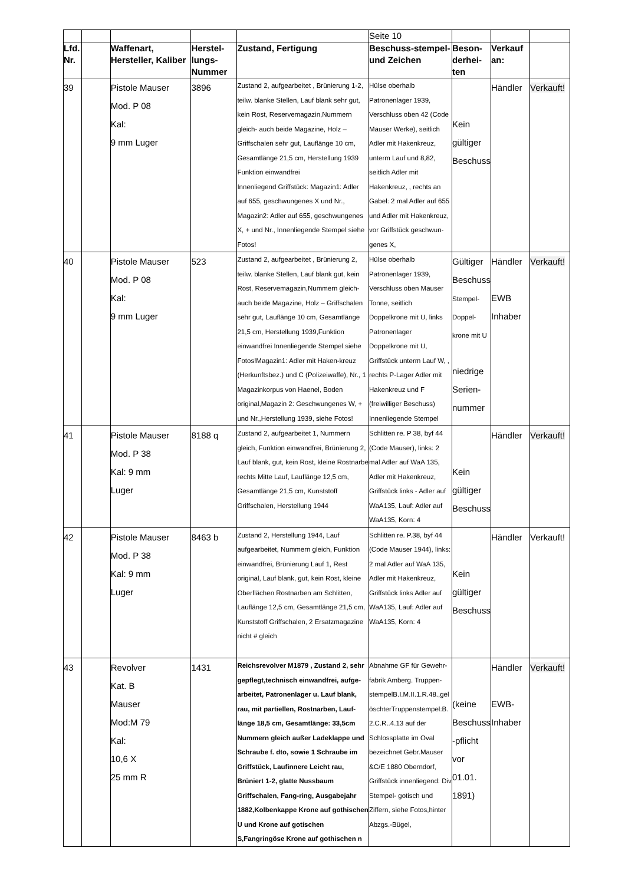| | | | | | Seite 10 | | | |
| Lfd. Nr. | | Waffenart, Hersteller, Kaliber | Herstel-lungs-Nummer | Zustand, Fertigung | Beschuss-stempel- und Zeichen | Beson-derhei-ten | Verkauf an: | |
| 39 | | Pistole Mauser Mod. P 08 Kal: 9 mm Luger | 3896 | Zustand 2, aufgearbeitet , Brünierung 1-2, teilw. blanke Stellen, Lauf blank sehr gut, kein Rost, Reservemagazin,Nummern gleich- auch beide Magazine, Holz – Griffschalen sehr gut, Lauflänge 10 cm, Gesamtlänge 21,5 cm, Herstellung 1939 Funktion einwandfrei Innenliegend Griffstück: Magazin1: Adler auf 655, geschwungenes X und Nr., Magazin2: Adler auf 655, geschwungenes X, + und Nr., Innenliegende Stempel siehe Fotos! | Hülse oberhalb Patronenlager 1939, Verschluss oben 42 (Code Mauser Werke), seitlich Adler mit Hakenkreuz, unterm Lauf und 8,82, seitlich Adler mit Hakenkreuz, , rechts an Gabel: 2 mal Adler auf 655 und Adler mit Hakenkreuz, vor Griffstück geschwun-genes X, | Kein gültiger Beschuss | Händler | Verkauft! |
| 40 | | Pistole Mauser Mod. P 08 Kal: 9 mm Luger | 523 | Zustand 2, aufgearbeitet , Brünierung 2, teilw. blanke Stellen, Lauf blank gut, kein Rost, Reservemagazin,Nummern gleich- auch beide Magazine, Holz – Griffschalen sehr gut, Lauflänge 10 cm, Gesamtlänge 21,5 cm, Herstellung 1939,Funktion einwandfrei Innenliegende Stempel siehe Fotos!Magazin1: Adler mit Haken-kreuz (Herkunftsbez.) und C (Polizeiwaffe), Nr., 1 Magazinkorpus von Haenel, Boden original,Magazin 2: Geschwungenes W, + und Nr.,Herstellung 1939, siehe Fotos! | Hülse oberhalb Patronenlager 1939, Verschluss oben Mauser Tonne, seitlich Doppelkrone mit U, links Patronenlager Doppelkrone mit U, Griffstück unterm Lauf W, , rechts P-Lager Adler mit Hakenkreuz und F (freiwilliger Beschuss) Innenliegende Stempel | Gültiger Beschuss Stempel- Doppel- krone mit U niedrige Serien-nummer | Händler EWB Inhaber | Verkauft! |
| 41 | | Pistole Mauser Mod. P 38 Kal: 9 mm Luger | 8188 q | Zustand 2, aufgearbeitet 1, Nummern gleich, Funktion einwandfrei, Brünierung 2, Lauf blank, gut, kein Rost, kleine Rostnarbe rechts Mitte Lauf, Lauflänge 12,5 cm, Gesamtlänge 21,5 cm, Kunststoff Griffschalen, Herstellung 1944 | Schlitten re. P 38, byf 44 (Code Mauser), links: 2 mal Adler auf WaA 135, Adler mit Hakenkreuz, Griffstück links - Adler auf WaA135, Lauf: Adler auf WaA135, Korn: 4 | Kein gültiger Beschuss | Händler | Verkauft! |
| 42 | | Pistole Mauser Mod. P 38 Kal: 9 mm Luger | 8463 b | Zustand 2, Herstellung 1944, Lauf aufgearbeitet, Nummern gleich, Funktion einwandfrei, Brünierung Lauf 1, Rest original, Lauf blank, gut, kein Rost, kleine Oberflächen Rostnarben am Schlitten, Lauflänge 12,5 cm, Gesamtlänge 21,5 cm, Kunststoff Griffschalen, 2 Ersatzmagazine nicht # gleich | Schlitten re. P.38, byf 44 (Code Mauser 1944), links: 2 mal Adler auf WaA 135, Adler mit Hakenkreuz, Griffstück links Adler auf WaA135, Lauf: Adler auf WaA135, Korn: 4 | Kein gültiger Beschuss | Händler | Verkauft! |
| 43 | | Revolver Kat. B Mauser Mod:M 79 Kal: 10,6 X 25 mm R | 1431 | Reichsrevolver M1879 , Zustand 2, sehr gepflegt,technisch einwandfrei, aufge-arbeitet, Patronenlager u. Lauf blank, rau, mit partiellen, Rostnarben, Lauf-länge 18,5 cm, Gesamtlänge: 33,5cm Nummern gleich außer Ladeklappe und Schraube f. dto, sowie 1 Schraube im Griffstück, Laufinnere Leicht rau, Brüniert 1-2, glatte Nussbaum Griffschalen, Fang-ring, Ausgabejahr 1882,Kolbenkappe Krone auf gothischen U und Krone auf gotischen S,Fangringöse Krone auf gothischen n | Abnahme GF für Gewehr-fabrik Amberg. Truppen-stempelB.I.M.II.1.R.48.,gel öschterTruppenstempel:B. 2.C.R..4.13 auf der Schlossplatte im Oval bezeichnet Gebr.Mauser &C/E 1880 Oberndorf, Griffstück innenliegend: Div Stempel- gotisch und Ziffern, siehe Fotos,hinter Abzgs.-Bügel, | (keine Beschuss -pflicht vor 01.01. 1891) | Händler EWB-Inhaber | Verkauft! |